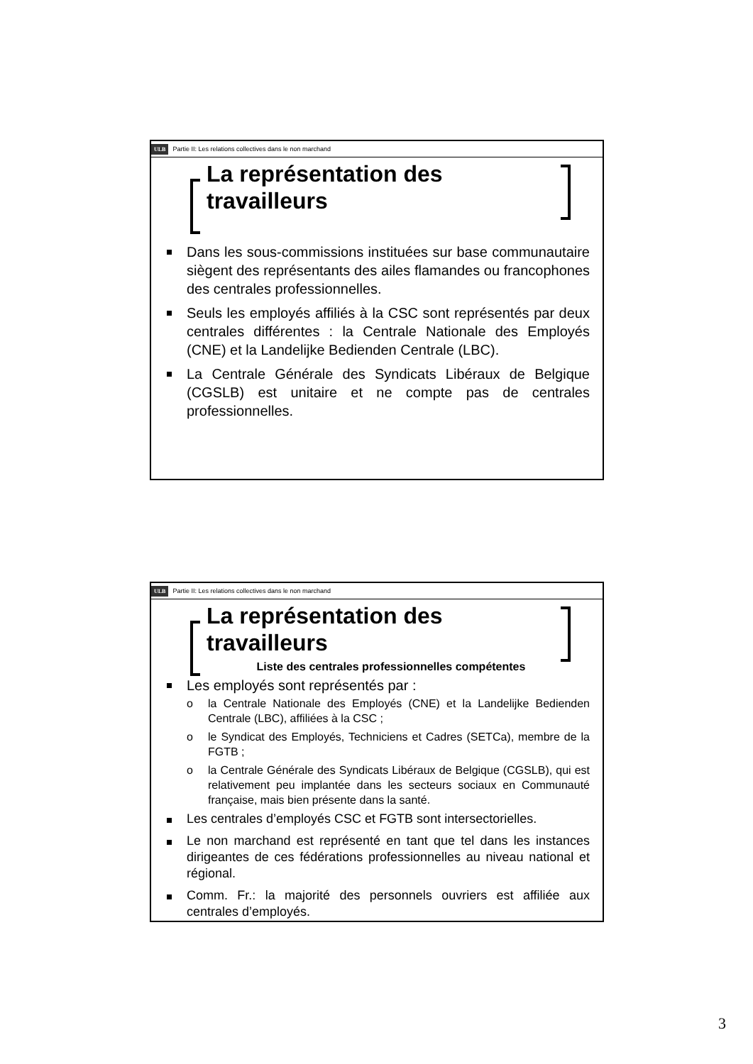ULB Partie II: Les relations collectives dans le non marchand
La représentation des
travailleurs
Dans les sous-commissions instituées sur base communautaire siègent des représentants des ailes flamandes ou francophones des centrales professionnelles.
Seuls les employés affiliés à la CSC sont représentés par deux centrales différentes : la Centrale Nationale des Employés (CNE) et la Landelijke Bedienden Centrale (LBC).
La Centrale Générale des Syndicats Libéraux de Belgique (CGSLB) est unitaire et ne compte pas de centrales professionnelles.
ULB Partie II: Les relations collectives dans le non marchand
La représentation des
travailleurs
Liste des centrales professionnelles compétentes
Les employés sont représentés par :
o la Centrale Nationale des Employés (CNE) et la Landelijke Bedienden Centrale (LBC), affiliées à la CSC ;
o le Syndicat des Employés, Techniciens et Cadres (SETCa), membre de la FGTB ;
o la Centrale Générale des Syndicats Libéraux de Belgique (CGSLB), qui est relativement peu implantée dans les secteurs sociaux en Communauté française, mais bien présente dans la santé.
Les centrales d’employés CSC et FGTB sont intersectorielles.
Le non marchand est représenté en tant que tel dans les instances dirigeantes de ces fédérations professionnelles au niveau national et régional.
Comm. Fr.: la majorité des personnels ouvriers est affiliée aux centrales d’employés.
3